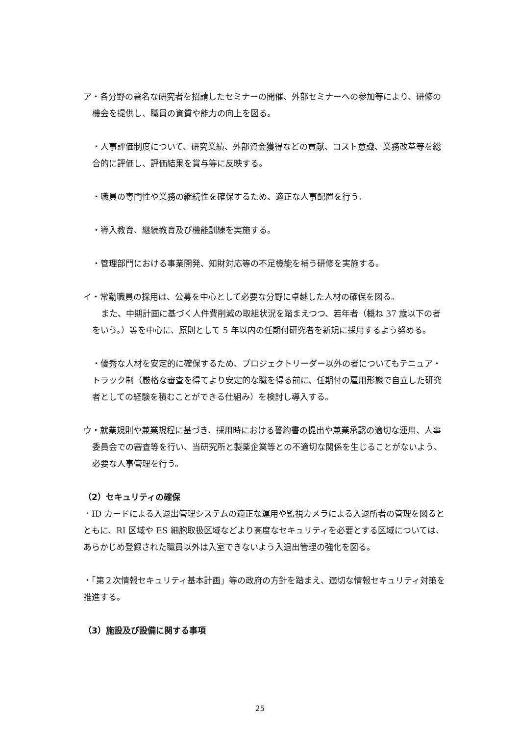ア・各分野の著名な研究者を招請したセミナーの開催、外部セミナーへの参加等により、研修の機会を提供し、職員の資質や能力の向上を図る。
・人事評価制度について、研究業績、外部資金獲得などの貢献、コスト意識、業務改革等を総合的に評価し、評価結果を賞与等に反映する。
・職員の専門性や業務の継続性を確保するため、適正な人事配置を行う。
・導入教育、継続教育及び機能訓練を実施する。
・管理部門における事業開発、知財対応等の不足機能を補う研修を実施する。
イ・常勤職員の採用は、公募を中心として必要な分野に卓越した人材の確保を図る。
また、中期計画に基づく人件費削減の取組状況を踏まえつつ、若年者（概ね 37 歳以下の者をいう。）等を中心に、原則として 5 年以内の任期付研究者を新規に採用するよう努める。
・優秀な人材を安定的に確保するため、プロジェクトリーダー以外の者についてもテニュア・トラック制（厳格な審査を得てより安定的な職を得る前に、任期付の雇用形態で自立した研究者としての経験を積むことができる仕組み）を検討し導入する。
ウ・就業規則や兼業規程に基づき、採用時における誓約書の提出や兼業承認の適切な運用、人事委員会での審査等を行い、当研究所と製薬企業等との不適切な関係を生じることがないよう、必要な人事管理を行う。
（2）セキュリティの確保
・ID カードによる入退出管理システムの適正な運用や監視カメラによる入退所者の管理を図るとともに、RI 区域や ES 細胞取扱区域などより高度なセキュリティを必要とする区域については、あらかじめ登録された職員以外は入室できないよう入退出管理の強化を図る。
・「第２次情報セキュリティ基本計画」等の政府の方針を踏まえ、適切な情報セキュリティ対策を推進する。
（3）施設及び設備に関する事項
25